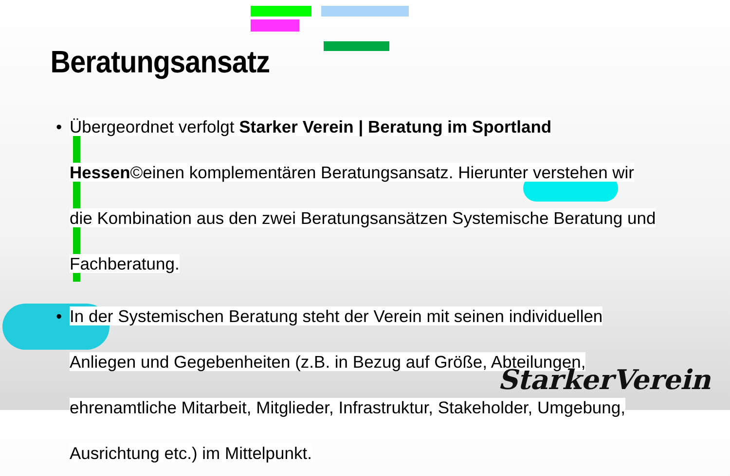Beratungsansatz
• Übergeordnet verfolgt Starker Verein | Beratung im Sportland Hessen©einen komplementären Beratungsansatz. Hierunter verstehen wir die Kombination aus den zwei Beratungsansätzen Systemische Beratung und Fachberatung.
• In der Systemischen Beratung steht der Verein mit seinen individuellen Anliegen und Gegebenheiten (z.B. in Bezug auf Größe, Abteilungen, ehrenamtliche Mitarbeit, Mitglieder, Infrastruktur, Stakeholder, Umgebung, Ausrichtung etc.) im Mittelpunkt.
StarkerVerein